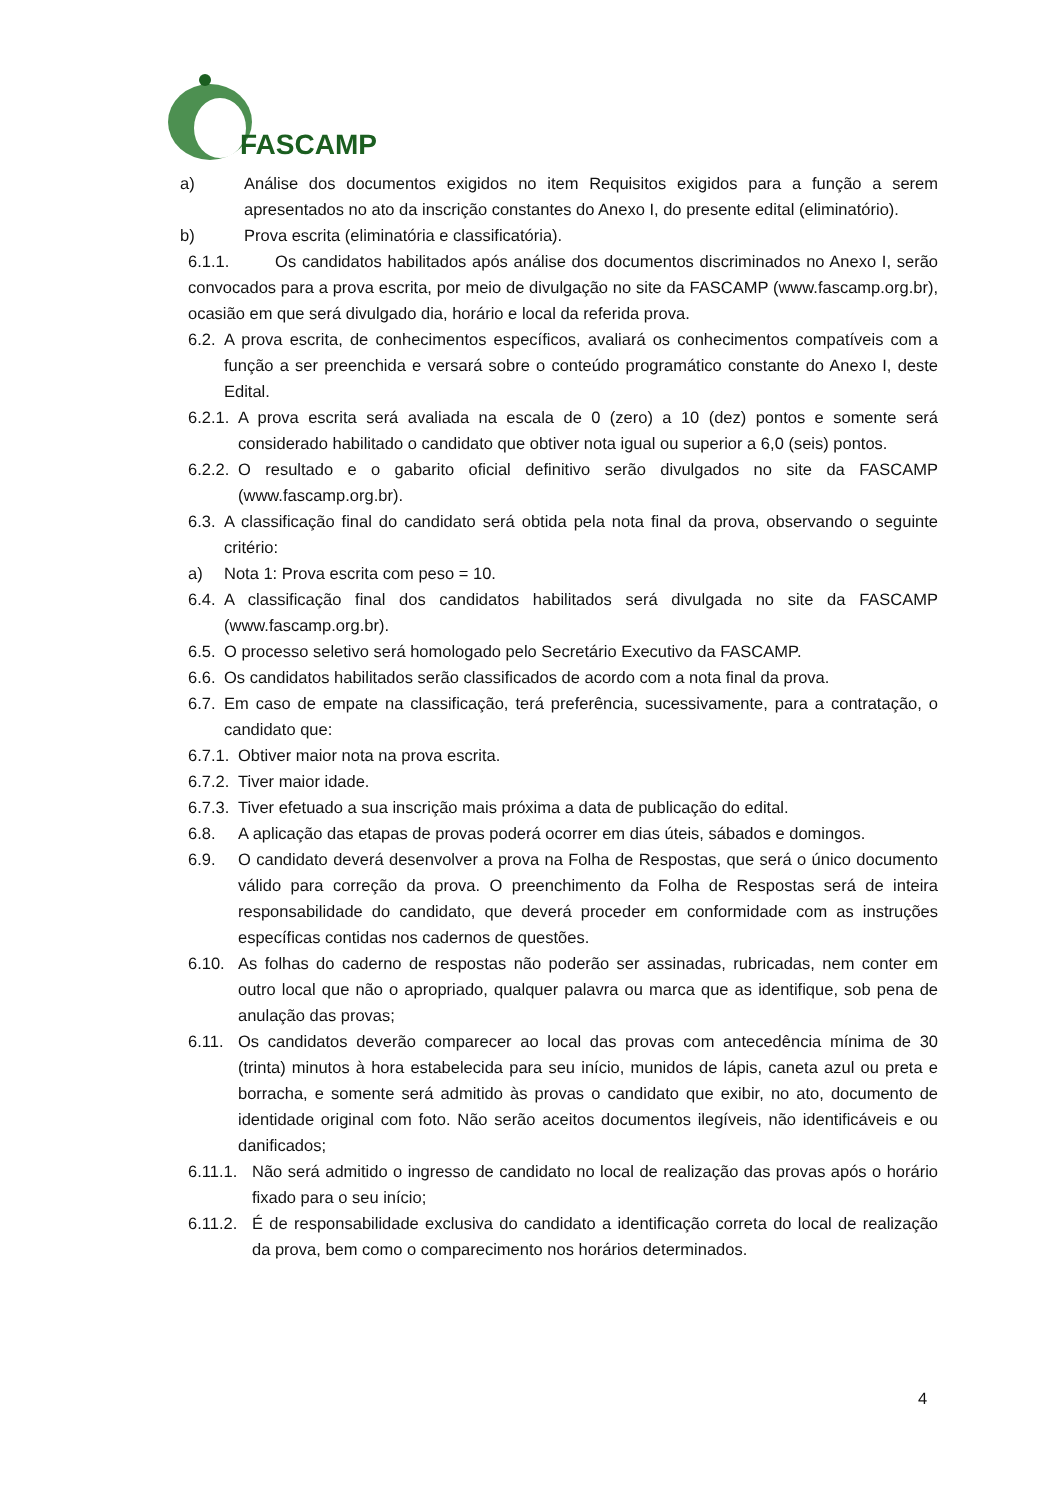FASCAMP
a) Análise dos documentos exigidos no item Requisitos exigidos para a função a serem apresentados no ato da inscrição constantes do Anexo I, do presente edital (eliminatório).
b) Prova escrita (eliminatória e classificatória).
6.1.1. Os candidatos habilitados após análise dos documentos discriminados no Anexo I, serão convocados para a prova escrita, por meio de divulgação no site da FASCAMP (www.fascamp.org.br), ocasião em que será divulgado dia, horário e local da referida prova.
6.2. A prova escrita, de conhecimentos específicos, avaliará os conhecimentos compatíveis com a função a ser preenchida e versará sobre o conteúdo programático constante do Anexo I, deste Edital.
6.2.1. A prova escrita será avaliada na escala de 0 (zero) a 10 (dez) pontos e somente será considerado habilitado o candidato que obtiver nota igual ou superior a 6,0 (seis) pontos.
6.2.2. O resultado e o gabarito oficial definitivo serão divulgados no site da FASCAMP (www.fascamp.org.br).
6.3. A classificação final do candidato será obtida pela nota final da prova, observando o seguinte critério:
a) Nota 1: Prova escrita com peso = 10.
6.4. A classificação final dos candidatos habilitados será divulgada no site da FASCAMP (www.fascamp.org.br).
6.5. O processo seletivo será homologado pelo Secretário Executivo da FASCAMP.
6.6. Os candidatos habilitados serão classificados de acordo com a nota final da prova.
6.7. Em caso de empate na classificação, terá preferência, sucessivamente, para a contratação, o candidato que:
6.7.1. Obtiver maior nota na prova escrita.
6.7.2. Tiver maior idade.
6.7.3. Tiver efetuado a sua inscrição mais próxima a data de publicação do edital.
6.8. A aplicação das etapas de provas poderá ocorrer em dias úteis, sábados e domingos.
6.9. O candidato deverá desenvolver a prova na Folha de Respostas, que será o único documento válido para correção da prova. O preenchimento da Folha de Respostas será de inteira responsabilidade do candidato, que deverá proceder em conformidade com as instruções específicas contidas nos cadernos de questões.
6.10. As folhas do caderno de respostas não poderão ser assinadas, rubricadas, nem conter em outro local que não o apropriado, qualquer palavra ou marca que as identifique, sob pena de anulação das provas;
6.11. Os candidatos deverão comparecer ao local das provas com antecedência mínima de 30 (trinta) minutos à hora estabelecida para seu início, munidos de lápis, caneta azul ou preta e borracha, e somente será admitido às provas o candidato que exibir, no ato, documento de identidade original com foto. Não serão aceitos documentos ilegíveis, não identificáveis e ou danificados;
6.11.1. Não será admitido o ingresso de candidato no local de realização das provas após o horário fixado para o seu início;
6.11.2. É de responsabilidade exclusiva do candidato a identificação correta do local de realização da prova, bem como o comparecimento nos horários determinados.
4